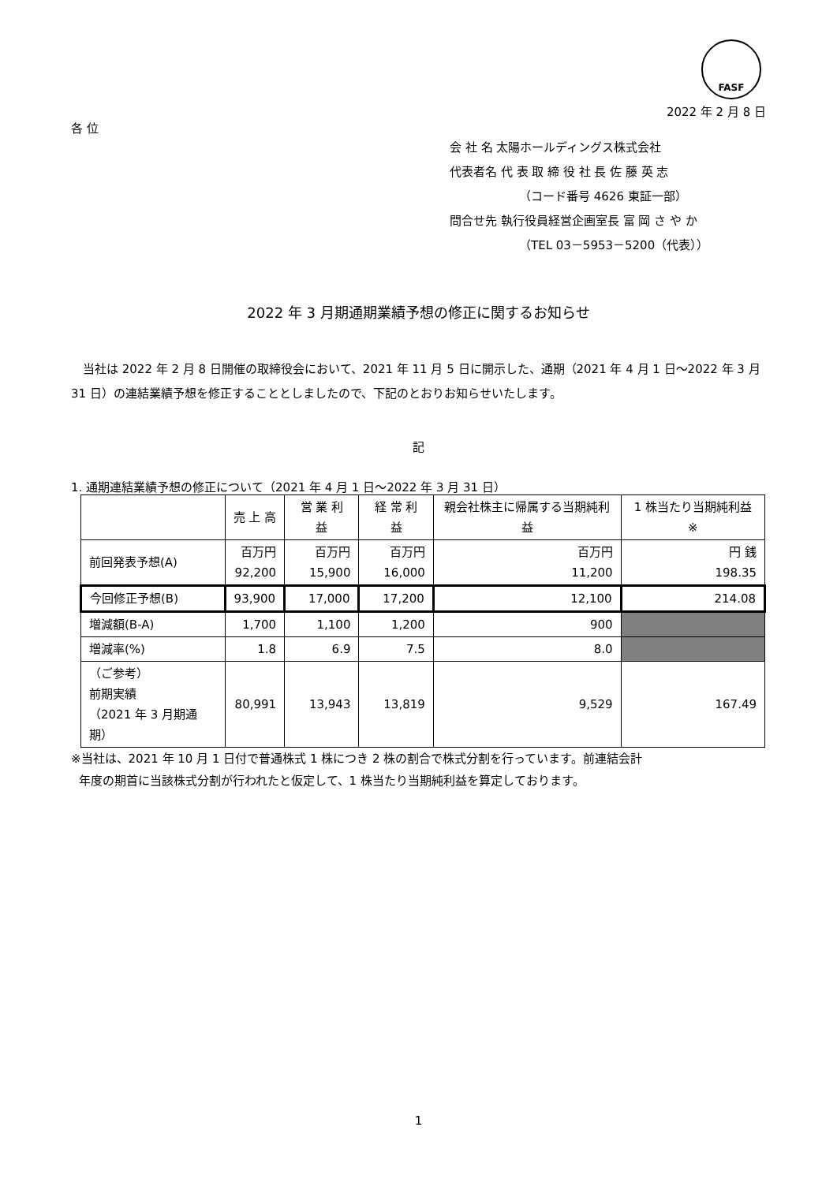FASF
2022 年 2 月 8 日
各 位
会 社 名 太陽ホールディングス株式会社
代表者名 代 表 取 締 役 社 長 佐 藤 英 志
（コード番号 4626 東証一部）
問合せ先 執行役員経営企画室長 富 岡 さ や か
（TEL 03－5953－5200（代表））
2022 年 3 月期通期業績予想の修正に関するお知らせ
当社は 2022 年 2 月 8 日開催の取締役会において、2021 年 11 月 5 日に開示した、通期（2021 年 4 月 1 日～2022 年 3 月 31 日）の連結業績予想を修正することとしましたので、下記のとおりお知らせいたします。
記
1. 通期連結業績予想の修正について（2021 年 4 月 1 日～2022 年 3 月 31 日）
| | 売 上 高 | 営 業 利 益 | 経 常 利 益 | 親会社株主に帰属する当期純利益 | 1 株当たり当期純利益 ※ |
| --- | --- | --- | --- | --- | --- |
| 前回発表予想(A) | 百万円 92,200 | 百万円 15,900 | 百万円 16,000 | 百万円 11,200 | 円 銭 198.35 |
| 今回修正予想(B) | 93,900 | 17,000 | 17,200 | 12,100 | 214.08 |
| 増減額(B-A) | 1,700 | 1,100 | 1,200 | 900 | |
| 増減率(%) | 1.8 | 6.9 | 7.5 | 8.0 | |
| （ご参考） 前期実績 （2021 年 3 月期通期） | 80,991 | 13,943 | 13,819 | 9,529 | 167.49 |
※当社は、2021 年 10 月 1 日付で普通株式 1 株につき 2 株の割合で株式分割を行っています。前連結会計
年度の期首に当該株式分割が行われたと仮定して、1 株当たり当期純利益を算定しております。
1